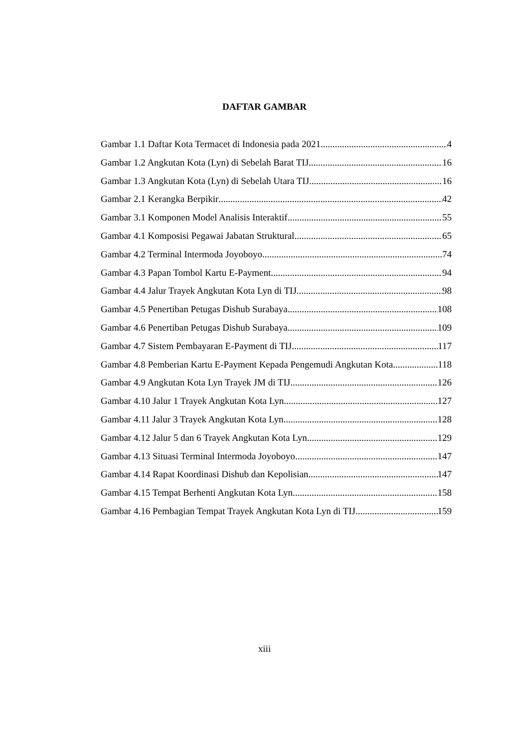DAFTAR GAMBAR
Gambar 1.1 Daftar Kota Termacet di Indonesia pada 2021 4
Gambar 1.2 Angkutan Kota (Lyn) di Sebelah Barat TIJ 16
Gambar 1.3 Angkutan Kota (Lyn) di Sebelah Utara TIJ 16
Gambar 2.1 Kerangka Berpikir 42
Gambar 3.1 Komponen Model Analisis Interaktif 55
Gambar 4.1 Komposisi Pegawai Jabatan Struktural 65
Gambar 4.2 Terminal Intermoda Joyoboyo 74
Gambar 4.3 Papan Tombol Kartu E-Payment 94
Gambar 4.4 Jalur Trayek Angkutan Kota Lyn di TIJ 98
Gambar 4.5 Penertiban Petugas Dishub Surabaya 108
Gambar 4.6 Penertiban Petugas Dishub Surabaya 109
Gambar 4.7 Sistem Pembayaran E-Payment di TIJ 117
Gambar 4.8 Pemberian Kartu E-Payment Kepada Pengemudi Angkutan Kota 118
Gambar 4.9 Angkutan Kota Lyn Trayek JM di TIJ 126
Gambar 4.10 Jalur 1 Trayek Angkutan Kota Lyn 127
Gambar 4.11 Jalur 3 Trayek Angkutan Kota Lyn 128
Gambar 4.12 Jalur 5 dan 6 Trayek Angkutan Kota Lyn 129
Gambar 4.13 Situasi Terminal Intermoda Joyoboyo 147
Gambar 4.14 Rapat Koordinasi Dishub dan Kepolisian 147
Gambar 4.15 Tempat Berhenti Angkutan Kota Lyn 158
Gambar 4.16 Pembagian Tempat Trayek Angkutan Kota Lyn di TIJ 159
xiii